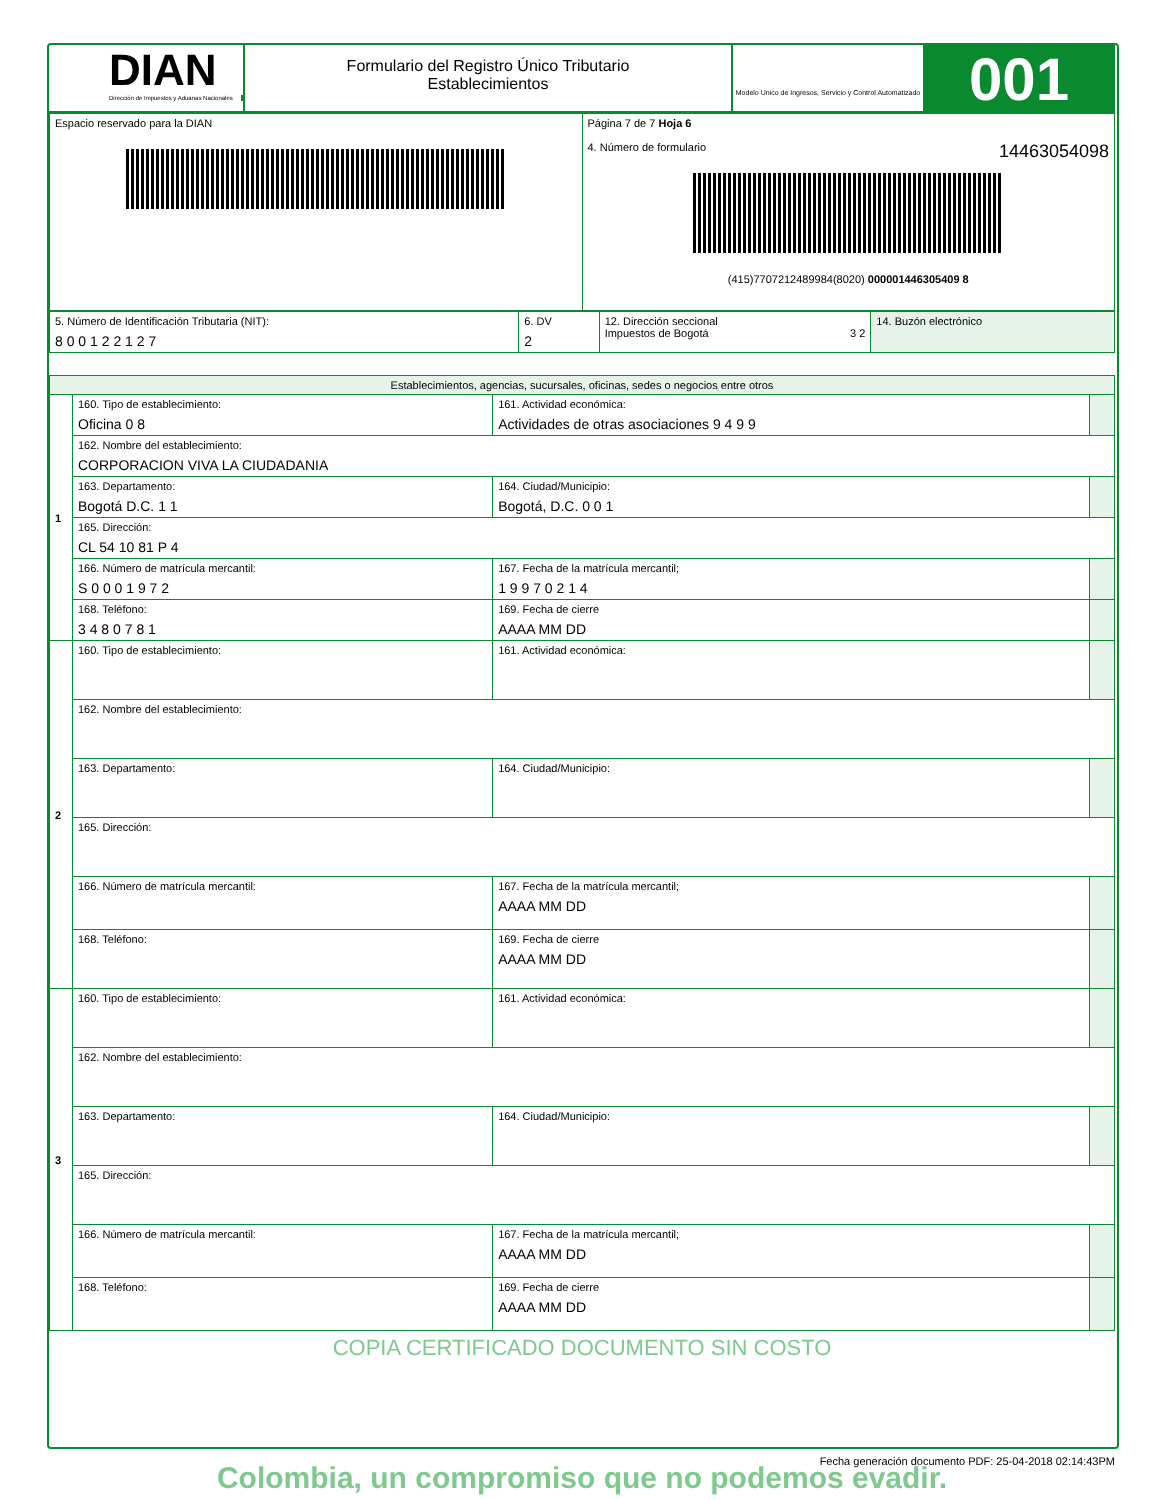DIAN
Dirección de Impuestos y Aduanas Nacionales
Formulario del Registro Único Tributario
Establecimientos
Modelo Unico de Ingresos, Servicio y Control Automatizado
001
| Espacio reservado para la DIAN | Página 7 de 7 Hoja 6 4. Número de formulario 14463054098 (415)7707212489984(8020) 000001446305409 8 |
| 5. Número de Identificación Tributaria (NIT): 8 0 0 1 2 2 1 2 7 | 6. DV 2 | 12. Dirección seccional Impuestos de Bogotá 3 2 | 14. Buzón electrónico |
| Establecimientos, agencias, sucursales, oficinas, sedes o negocios entre otros | | | |
| 1 | 160. Tipo de establecimiento: Oficina 0 8 | 161. Actividad económica: Actividades de otras asociaciones 9 4 9 9 | |
| | 162. Nombre del establecimiento: CORPORACION VIVA LA CIUDADANIA | | |
| | 163. Departamento: Bogotá D.C. 1 1 | 164. Ciudad/Municipio: Bogotá, D.C. 0 0 1 | |
| | 165. Dirección: CL 54 10 81 P 4 | | |
| | 166. Número de matrícula mercantil: S 0 0 0 1 9 7 2 | 167. Fecha de la matrícula mercantil; 1 9 9 7 0 2 1 4 | |
| | 168. Teléfono: 3 4 8 0 7 8 1 | 169. Fecha de cierre AAAA MM DD | |
| 2 | 160. Tipo de establecimiento: | 161. Actividad económica: | |
| | 162. Nombre del establecimiento: | | |
| | 163. Departamento: | 164. Ciudad/Municipio: | |
| | 165. Dirección: | | |
| | 166. Número de matrícula mercantil: | 167. Fecha de la matrícula mercantil; AAAA MM DD | |
| | 168. Teléfono: | 169. Fecha de cierre AAAA MM DD | |
| 3 | 160. Tipo de establecimiento: | 161. Actividad económica: | |
| | 162. Nombre del establecimiento: | | |
| | 163. Departamento: | 164. Ciudad/Municipio: | |
| | 165. Dirección: | | |
| | 166. Número de matrícula mercantil: | 167. Fecha de la matrícula mercantil; AAAA MM DD | |
| | 168. Teléfono: | 169. Fecha de cierre AAAA MM DD | |
COPIA CERTIFICADO DOCUMENTO SIN COSTO
Colombia, un compromiso que no podemos evadir.
Fecha generación documento PDF: 25-04-2018 02:14:43PM